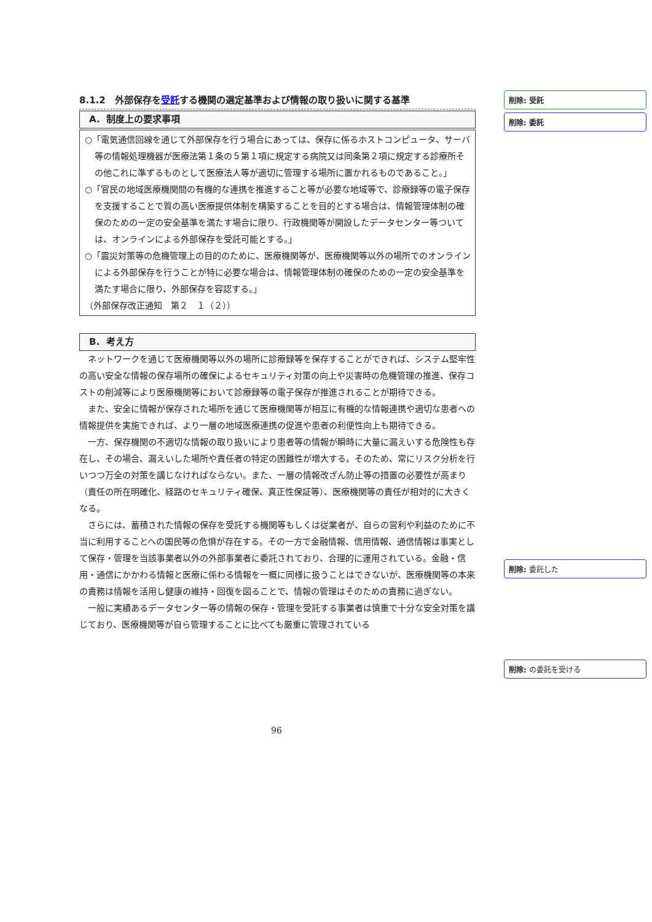8.1.2　外部保存を受託する機関の選定基準および情報の取り扱いに関する基準
A. 制度上の要求事項
○「電気通信回線を通じて外部保存を行う場合にあっては、保存に係るホストコンピュータ、サーバ等の情報処理機器が医療法第１条の５第１項に規定する病院又は同条第２項に規定する診療所その他これに準ずるものとして医療法人等が適切に管理する場所に置かれるものであること。」
○「官民の地域医療機関間の有機的な連携を推進すること等が必要な地域等で、診療録等の電子保存を支援することで質の高い医療提供体制を構築することを目的とする場合は、情報管理体制の確保のための一定の安全基準を満たす場合に限り、行政機関等が開設したデータセンター等ついては、オンラインによる外部保存を受託可能とする。」
○「震災対策等の危機管理上の目的のために、医療機関等が、医療機関等以外の場所でのオンラインによる外部保存を行うことが特に必要な場合は、情報管理体制の確保のための一定の安全基準を満たす場合に限り、外部保存を容認する。」
（外部保存改正通知　第２　１（２））
B. 考え方
ネットワークを通じて医療機関等以外の場所に診療録等を保存することができれば、システム堅牢性の高い安全な情報の保存場所の確保によるセキュリティ対策の向上や災害時の危機管理の推進、保存コストの削減等により医療機関等において診療録等の電子保存が推進されることが期待できる。
また、安全に情報が保存された場所を通じて医療機関等が相互に有機的な情報連携や適切な患者への情報提供を実施できれば、より一層の地域医療連携の促進や患者の利便性向上も期待できる。
一方、保存機関の不適切な情報の取り扱いにより患者等の情報が瞬時に大量に漏えいする危険性も存在し、その場合、漏えいした場所や責任者の特定の困難性が増大する。そのため、常にリスク分析を行いつつ万全の対策を講じなければならない。また、一層の情報改ざん防止等の措置の必要性が高まり（責任の所在明確化、経路のセキュリティ確保、真正性保証等）、医療機関等の責任が相対的に大きくなる。
さらには、蓄積された情報の保存を受託する機関等もしくは従業者が、自らの営利や利益のために不当に利用することへの国民等の危惧が存在する。その一方で金融情報、信用情報、通信情報は事実として保存・管理を当該事業者以外の外部事業者に委託されており、合理的に運用されている。金融・信用・通信にかかわる情報と医療に係わる情報を一概に同様に扱うことはできないが、医療機関等の本来の責務は情報を活用し健康の維持・回復を図ることで、情報の管理はそのための責務に過ぎない。
一般に実績あるデータセンター等の情報の保存・管理を受託する事業者は慎重で十分な安全対策を講じており、医療機関等が自ら管理することに比べても厳重に管理されている
削除: 受託
削除: 委託
削除: 委託した
削除: の委託を受ける
96